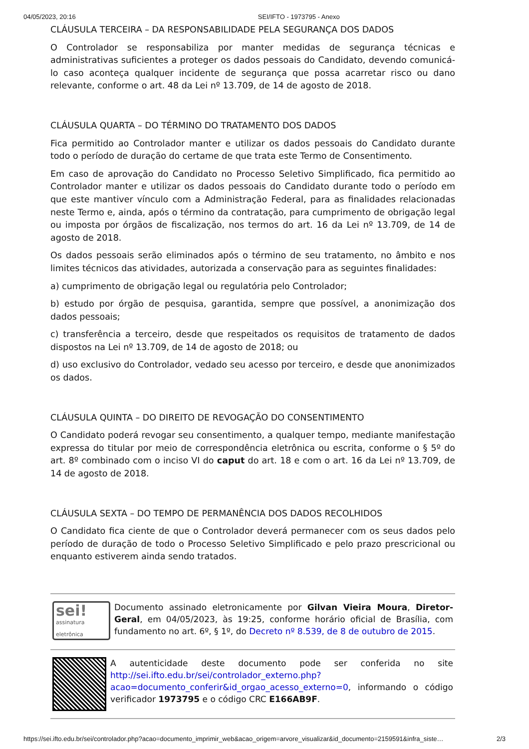04/05/2023, 20:16 SEI/IFTO - 1973795 - Anexo
CLÁUSULA TERCEIRA – DA RESPONSABILIDADE PELA SEGURANÇA DOS DADOS
O Controlador se responsabiliza por manter medidas de segurança técnicas e administrativas suficientes a proteger os dados pessoais do Candidato, devendo comunicá-lo caso aconteça qualquer incidente de segurança que possa acarretar risco ou dano relevante, conforme o art. 48 da Lei nº 13.709, de 14 de agosto de 2018.
CLÁUSULA QUARTA – DO TÉRMINO DO TRATAMENTO DOS DADOS
Fica permitido ao Controlador manter e utilizar os dados pessoais do Candidato durante todo o período de duração do certame de que trata este Termo de Consentimento.
Em caso de aprovação do Candidato no Processo Seletivo Simplificado, fica permitido ao Controlador manter e utilizar os dados pessoais do Candidato durante todo o período em que este mantiver vínculo com a Administração Federal, para as finalidades relacionadas neste Termo e, ainda, após o término da contratação, para cumprimento de obrigação legal ou imposta por órgãos de fiscalização, nos termos do art. 16 da Lei nº 13.709, de 14 de agosto de 2018.
Os dados pessoais serão eliminados após o término de seu tratamento, no âmbito e nos limites técnicos das atividades, autorizada a conservação para as seguintes finalidades:
a) cumprimento de obrigação legal ou regulatória pelo Controlador;
b) estudo por órgão de pesquisa, garantida, sempre que possível, a anonimização dos dados pessoais;
c) transferência a terceiro, desde que respeitados os requisitos de tratamento de dados dispostos na Lei nº 13.709, de 14 de agosto de 2018; ou
d) uso exclusivo do Controlador, vedado seu acesso por terceiro, e desde que anonimizados os dados.
CLÁUSULA QUINTA – DO DIREITO DE REVOGAÇÃO DO CONSENTIMENTO
O Candidato poderá revogar seu consentimento, a qualquer tempo, mediante manifestação expressa do titular por meio de correspondência eletrônica ou escrita, conforme o § 5º do art. 8º combinado com o inciso VI do caput do art. 18 e com o art. 16 da Lei nº 13.709, de 14 de agosto de 2018.
CLÁUSULA SEXTA – DO TEMPO DE PERMANÊNCIA DOS DADOS RECOLHIDOS
O Candidato fica ciente de que o Controlador deverá permanecer com os seus dados pelo período de duração de todo o Processo Seletivo Simplificado e pelo prazo prescricional ou enquanto estiverem ainda sendo tratados.
sei!
assinatura
eletrônica
Documento assinado eletronicamente por Gilvan Vieira Moura, Diretor-Geral, em 04/05/2023, às 19:25, conforme horário oficial de Brasília, com fundamento no art. 6º, § 1º, do Decreto nº 8.539, de 8 de outubro de 2015.
A autenticidade deste documento pode ser conferida no site http://sei.ifto.edu.br/sei/controlador_externo.php?acao=documento_conferir&id_orgao_acesso_externo=0, informando o código verificador 1973795 e o código CRC E166AB9F.
https://sei.ifto.edu.br/sei/controlador.php?acao=documento_imprimir_web&acao_origem=arvore_visualizar&id_documento=2159591&infra_siste… 2/3